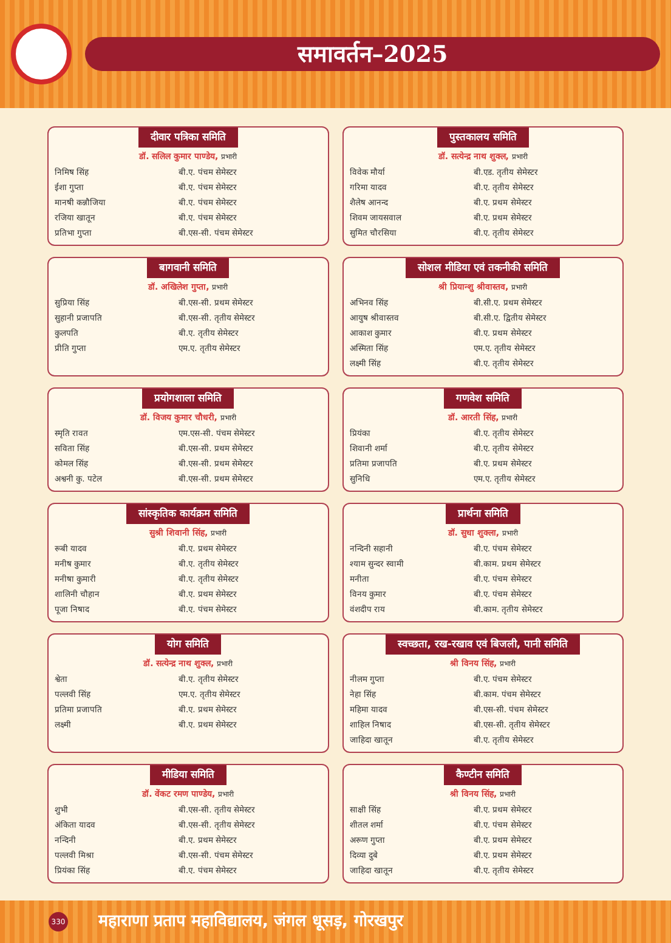समावर्तन–2025
दीवार पत्रिका समिति
डॉ. सलिल कुमार पाण्डेय, प्रभारी
| निमिष सिंह | बी.ए. पंचम सेमेस्टर |
| ईशा गुप्ता | बी.ए. पंचम सेमेस्टर |
| मानषी कन्नौजिया | बी.ए. पंचम सेमेस्टर |
| रजिया खातून | बी.ए. पंचम सेमेस्टर |
| प्रतिभा गुप्ता | बी.एस-सी. पंचम सेमेस्टर |
पुस्तकालय समिति
डॉ. सत्येन्द्र नाथ शुक्ल, प्रभारी
| विवेक मौर्या | बी.एड. तृतीय सेमेस्टर |
| गरिमा यादव | बी.ए. तृतीय सेमेस्टर |
| शैलेष आनन्द | बी.ए. प्रथम सेमेस्टर |
| शिवम जायसवाल | बी.ए. प्रथम सेमेस्टर |
| सुमित चौरसिया | बी.ए. तृतीय सेमेस्टर |
बागवानी समिति
डॉ. अखिलेश गुप्ता, प्रभारी
| सुप्रिया सिंह | बी.एस-सी. प्रथम सेमेस्टर |
| सुहानी प्रजापति | बी.एस-सी. तृतीय सेमेस्टर |
| कुलपति | बी.ए. तृतीय सेमेस्टर |
| प्रीति गुप्ता | एम.ए. तृतीय सेमेस्टर |
सोशल मीडिया एवं तकनीकी समिति
श्री प्रियान्शु श्रीवास्तव, प्रभारी
| अभिनव सिंह | बी.सी.ए. प्रथम सेमेस्टर |
| आयुष श्रीवास्तव | बी.सी.ए. द्वितीय सेमेस्टर |
| आकाश कुमार | बी.ए. प्रथम सेमेस्टर |
| अस्मिता सिंह | एम.ए. तृतीय सेमेस्टर |
| लक्ष्मी सिंह | बी.ए. तृतीय सेमेस्टर |
प्रयोगशाला समिति
डॉ. विजय कुमार चौधरी, प्रभारी
| स्मृति रावत | एम.एस-सी. पंचम सेमेस्टर |
| सविता सिंह | बी.एस-सी. प्रथम सेमेस्टर |
| कोमल सिंह | बी.एस-सी. प्रथम सेमेस्टर |
| अश्वनी कु. पटेल | बी.एस-सी. प्रथम सेमेस्टर |
गणवेश समिति
डॉ. आरती सिंह, प्रभारी
| प्रियंका | बी.ए. तृतीय सेमेस्टर |
| शिवानी शर्मा | बी.ए. तृतीय सेमेस्टर |
| प्रतिमा प्रजापति | बी.ए. प्रथम सेमेस्टर |
| सुनिधि | एम.ए. तृतीय सेमेस्टर |
सांस्कृतिक कार्यक्रम समिति
सुश्री शिवानी सिंह, प्रभारी
| रूबी यादव | बी.ए. प्रथम सेमेस्टर |
| मनीष कुमार | बी.ए. तृतीय सेमेस्टर |
| मनीषा कुमारी | बी.ए. तृतीय सेमेस्टर |
| शालिनी चौहान | बी.ए. प्रथम सेमेस्टर |
| पूजा निषाद | बी.ए. पंचम सेमेस्टर |
प्रार्थना समिति
डॉ. सुधा शुक्ला, प्रभारी
| नन्दिनी सहानी | बी.ए. पंचम सेमेस्टर |
| श्याम सुन्दर स्वामी | बी.काम. प्रथम सेमेस्टर |
| मनीता | बी.ए. पंचम सेमेस्टर |
| विनय कुमार | बी.ए. पंचम सेमेस्टर |
| वंशदीप राय | बी.काम. तृतीय सेमेस्टर |
योग समिति
डॉ. सत्येन्द्र नाथ शुक्ल, प्रभारी
| श्वेता | बी.ए. तृतीय सेमेस्टर |
| पल्लवी सिंह | एम.ए. तृतीय सेमेस्टर |
| प्रतिमा प्रजापति | बी.ए. प्रथम सेमेस्टर |
| लक्ष्मी | बी.ए. प्रथम सेमेस्टर |
स्वच्छता, रख-रखाव एवं बिजली, पानी समिति
श्री विनय सिंह, प्रभारी
| नीलम गुप्ता | बी.ए. पंचम सेमेस्टर |
| नेहा सिंह | बी.काम. पंचम सेमेस्टर |
| महिमा यादव | बी.एस-सी. पंचम सेमेस्टर |
| शाहिल निषाद | बी.एस-सी. तृतीय सेमेस्टर |
| जाहिदा खातून | बी.ए. तृतीय सेमेस्टर |
मीडिया समिति
डॉ. वेंकट रमण पाण्डेय, प्रभारी
| शुभी | बी.एस-सी. तृतीय सेमेस्टर |
| अंकिता यादव | बी.एस-सी. तृतीय सेमेस्टर |
| नन्दिनी | बी.ए. प्रथम सेमेस्टर |
| पल्लवी मिश्रा | बी.एस-सी. पंचम सेमेस्टर |
| प्रियंका सिंह | बी.ए. पंचम सेमेस्टर |
कैण्टीन समिति
श्री विनय सिंह, प्रभारी
| साक्षी सिंह | बी.ए. प्रथम सेमेस्टर |
| शीतल शर्मा | बी.ए. पंचम सेमेस्टर |
| अरूण गुप्ता | बी.ए. प्रथम सेमेस्टर |
| दिव्या दुबे | बी.ए. प्रथम सेमेस्टर |
| जाहिदा खातून | बी.ए. तृतीय सेमेस्टर |
330
महाराणा प्रताप महाविद्यालय, जंगल धूसड़, गोरखपुर